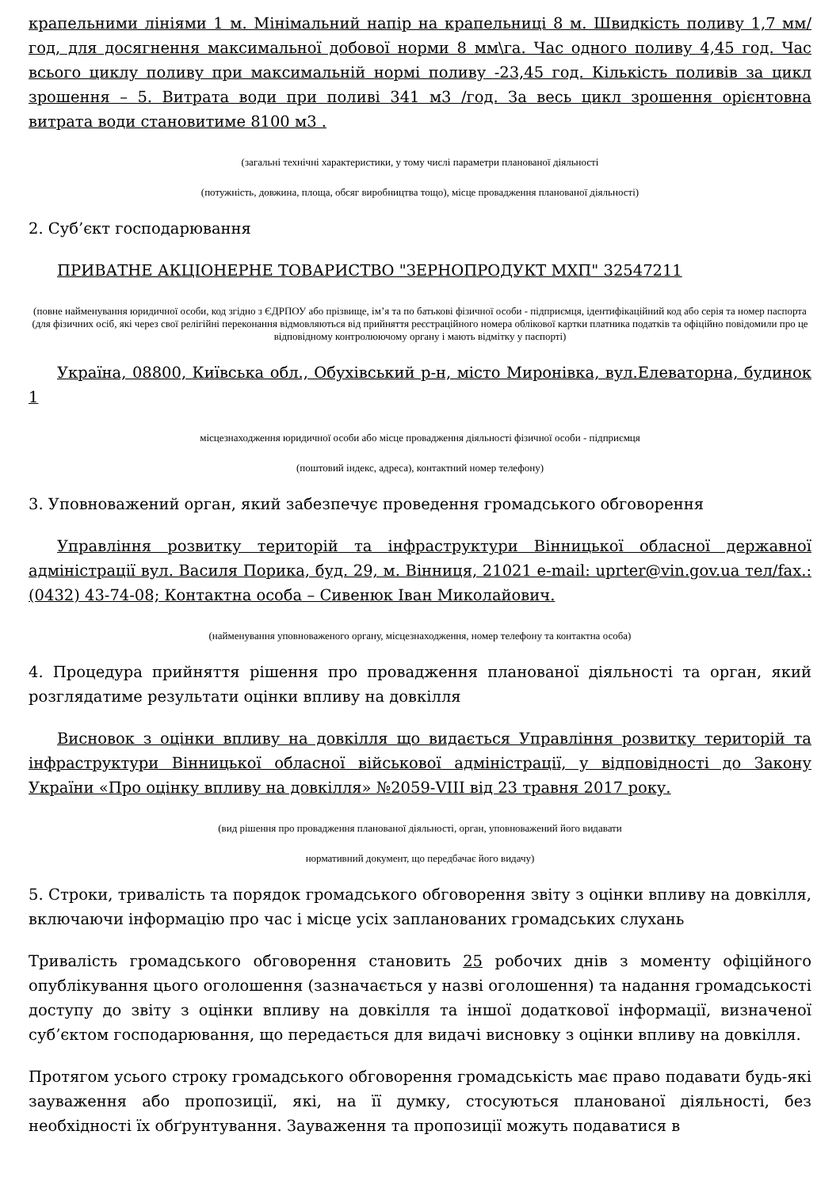крапельними лініями 1 м. Мінімальний напір на крапельниці 8 м. Швидкість поливу 1,7 мм/год, для досягнення максимальної добової норми 8 мм\га. Час одного поливу 4,45 год. Час всього циклу поливу при максимальній нормі поливу -23,45 год. Кількість поливів за цикл зрошення – 5. Витрата води при поливі 341 м3 /год. За весь цикл зрошення орієнтовна витрата води становитиме 8100 м3 .
(загальні технічні характеристики, у тому числі параметри планованої діяльності
(потужність, довжина, площа, обсяг виробництва тощо), місце провадження планованої діяльності)
2. Суб’єкт господарювання
ПРИВАТНЕ АКЦІОНЕРНЕ ТОВАРИСТВО "ЗЕРНОПРОДУКТ МХП" 32547211
(повне найменування юридичної особи, код згідно з ЄДРПОУ або прізвище, ім’я та по батькові фізичної особи - підприємця, ідентифікаційний код або серія та номер паспорта (для фізичних осіб, які через свої релігійні переконання відмовляються від прийняття реєстраційного номера облікової картки платника податків та офіційно повідомили про це відповідному контролюючому органу і мають відмітку у паспорті)
Україна, 08800, Київська обл., Обухівський р-н, місто Миронівка, вул.Елеваторна, будинок 1
місцезнаходження юридичної особи або місце провадження діяльності фізичної особи - підприємця
(поштовий індекс, адреса), контактний номер телефону)
3. Уповноважений орган, який забезпечує проведення громадського обговорення
Управління розвитку територій та інфраструктури Вінницької обласної державної адміністрації вул. Василя Порика, буд. 29, м. Вінниця, 21021 e-mail: uprter@vin.gov.ua тел/fax.: (0432) 43-74-08; Контактна особа – Сивенюк Іван Миколайович.
(найменування уповноваженого органу, місцезнаходження, номер телефону та контактна особа)
4. Процедура прийняття рішення про провадження планованої діяльності та орган, який розглядатиме результати оцінки впливу на довкілля
Висновок з оцінки впливу на довкілля що видається Управління розвитку територій та інфраструктури Вінницької обласної військової адміністрації, у відповідності до Закону України «Про оцінку впливу на довкілля» №2059-VIII від 23 травня 2017 року.
(вид рішення про провадження планованої діяльності, орган, уповноважений його видавати
нормативний документ, що передбачає його видачу)
5. Строки, тривалість та порядок громадського обговорення звіту з оцінки впливу на довкілля, включаючи інформацію про час і місце усіх запланованих громадських слухань
Тривалість громадського обговорення становить 25 робочих днів з моменту офіційного опублікування цього оголошення (зазначається у назві оголошення) та надання громадськості доступу до звіту з оцінки впливу на довкілля та іншої додаткової інформації, визначеної суб’єктом господарювання, що передається для видачі висновку з оцінки впливу на довкілля.
Протягом усього строку громадського обговорення громадськість має право подавати будь-які зауваження або пропозиції, які, на її думку, стосуються планованої діяльності, без необхідності їх обґрунтування. Зауваження та пропозиції можуть подаватися в